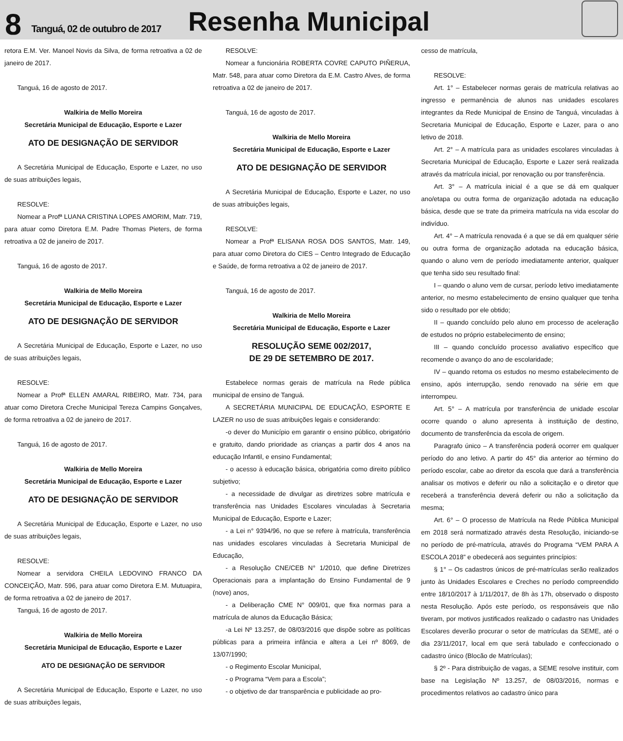8
Tanguá, 02 de outubro de 2017
Resenha Municipal
retora E.M. Ver. Manoel Novis da Silva, de forma retroativa a 02 de janeiro de 2017.
Tanguá, 16 de agosto de 2017.
Walkiria de Mello Moreira
Secretária Municipal de Educação, Esporte e Lazer
ATO DE DESIGNAÇÃO DE SERVIDOR
A Secretária Municipal de Educação, Esporte e Lazer, no uso de suas atribuições legais,
RESOLVE:
Nomear a Profª LUANA CRISTINA LOPES AMORIM, Matr. 719, para atuar como Diretora E.M. Padre Thomas Pieters, de forma retroativa a 02 de janeiro de 2017.
Tanguá, 16 de agosto de 2017.
Walkiria de Mello Moreira
Secretária Municipal de Educação, Esporte e Lazer
ATO DE DESIGNAÇÃO DE SERVIDOR
A Secretária Municipal de Educação, Esporte e Lazer, no uso de suas atribuições legais,
RESOLVE:
Nomear a Profª ELLEN AMARAL RIBEIRO, Matr. 734, para atuar como Diretora Creche Municipal Tereza Campins Gonçalves, de forma retroativa a 02 de janeiro de 2017.
Tanguá, 16 de agosto de 2017.
Walkiria de Mello Moreira
Secretária Municipal de Educação, Esporte e Lazer
ATO DE DESIGNAÇÃO DE SERVIDOR
A Secretária Municipal de Educação, Esporte e Lazer, no uso de suas atribuições legais,
RESOLVE:
Nomear a servidora CHEILA LEDOVINO FRANCO DA CONCEIÇÃO, Matr. 596, para atuar como Diretora E.M. Mutuapira, de forma retroativa a 02 de janeiro de 2017.
Tanguá, 16 de agosto de 2017.
Walkiria de Mello Moreira
Secretária Municipal de Educação, Esporte e Lazer
ATO DE DESIGNAÇÃO DE SERVIDOR
A Secretária Municipal de Educação, Esporte e Lazer, no uso de suas atribuições legais,
RESOLVE:
Nomear a funcionária ROBERTA COVRE CAPUTO PIÑERUA, Matr. 548, para atuar como Diretora da E.M. Castro Alves, de forma retroativa a 02 de janeiro de 2017.
Tanguá, 16 de agosto de 2017.
Walkiria de Mello Moreira
Secretária Municipal de Educação, Esporte e Lazer
ATO DE DESIGNAÇÃO DE SERVIDOR
A Secretária Municipal de Educação, Esporte e Lazer, no uso de suas atribuições legais,
RESOLVE:
Nomear a Profª ELISANA ROSA DOS SANTOS, Matr. 149, para atuar como Diretora do CIES – Centro Integrado de Educação e Saúde, de forma retroativa a 02 de janeiro de 2017.
Tanguá, 16 de agosto de 2017.
Walkiria de Mello Moreira
Secretária Municipal de Educação, Esporte e Lazer
RESOLUÇÃO SEME 002/2017,
DE 29 DE SETEMBRO DE 2017.
Estabelece normas gerais de matrícula na Rede pública municipal de ensino de Tanguá.
A SECRETÁRIA MUNICIPAL DE EDUCAÇÃO, ESPORTE E LAZER no uso de suas atribuições legais e considerando:
-o dever do Município em garantir o ensino público, obrigatório e gratuito, dando prioridade as crianças a partir dos 4 anos na educação Infantil, e ensino Fundamental;
- o acesso à educação básica, obrigatória como direito público subjetivo;
- a necessidade de divulgar as diretrizes sobre matrícula e transferência nas Unidades Escolares vinculadas à Secretaria Municipal de Educação, Esporte e Lazer;
- a Lei n° 9394/96, no que se refere à matrícula, transferência nas unidades escolares vinculadas à Secretaria Municipal de Educação,
- a Resolução CNE/CEB N° 1/2010, que define Diretrizes Operacionais para a implantação do Ensino Fundamental de 9 (nove) anos,
- a Deliberação CME N° 009/01, que fixa normas para a matrícula de alunos da Educação Básica;
-a Lei Nº 13.257, de 08/03/2016 que dispõe sobre as políticas públicas para a primeira infância e altera a Lei nº 8069, de 13/07/1990;
- o Regimento Escolar Municipal,
- o Programa “Vem para a Escola”;
- o objetivo de dar transparência e publicidade ao pro-
cesso de matrícula,
RESOLVE:
Art. 1° – Estabelecer normas gerais de matrícula relativas ao ingresso e permanência de alunos nas unidades escolares integrantes da Rede Municipal de Ensino de Tanguá, vinculadas à Secretaria Municipal de Educação, Esporte e Lazer, para o ano letivo de 2018.
Art. 2° – A matrícula para as unidades escolares vinculadas à Secretaria Municipal de Educação, Esporte e Lazer será realizada através da matrícula inicial, por renovação ou por transferência.
Art. 3° – A matrícula inicial é a que se dá em qualquer ano/etapa ou outra forma de organização adotada na educação básica, desde que se trate da primeira matrícula na vida escolar do indivíduo.
Art. 4° – A matrícula renovada é a que se dá em qualquer série ou outra forma de organização adotada na educação básica, quando o aluno vem de período imediatamente anterior, qualquer que tenha sido seu resultado final:
I – quando o aluno vem de cursar, período letivo imediatamente anterior, no mesmo estabelecimento de ensino qualquer que tenha sido o resultado por ele obtido;
II – quando concluído pelo aluno em processo de aceleração de estudos no próprio estabelecimento de ensino;
III – quando concluído processo avaliativo específico que recomende o avanço do ano de escolaridade;
IV – quando retoma os estudos no mesmo estabelecimento de ensino, após interrupção, sendo renovado na série em que interrompeu.
Art. 5° – A matrícula por transferência de unidade escolar ocorre quando o aluno apresenta à instituição de destino, documento de transferência da escola de origem.
Paragrafo único – A transferência poderá ocorrer em qualquer período do ano letivo. A partir do 45° dia anterior ao término do período escolar, cabe ao diretor da escola que dará a transferência analisar os motivos e deferir ou não a solicitação e o diretor que receberá a transferência deverá deferir ou não a solicitação da mesma;
Art. 6° – O processo de Matrícula na Rede Pública Municipal em 2018 será normatizado através desta Resolução, iniciando-se no período de pré-matrícula, através do Programa “VEM PARA A ESCOLA 2018” e obedecerá aos seguintes princípios:
§ 1° – Os cadastros únicos de pré-matrículas serão realizados junto às Unidades Escolares e Creches no período compreendido entre 18/10/2017 à 1/11/2017, de 8h às 17h, observado o disposto nesta Resolução. Após este período, os responsáveis que não tiveram, por motivos justificados realizado o cadastro nas Unidades Escolares deverão procurar o setor de matrículas da SEME, até o dia 23/11/2017, local em que será tabulado e confeccionado o cadastro único (Blocão de Matrículas);
§ 2º - Para distribuição de vagas, a SEME resolve instituir, com base na Legislação Nº 13.257, de 08/03/2016, normas e procedimentos relativos ao cadastro único para